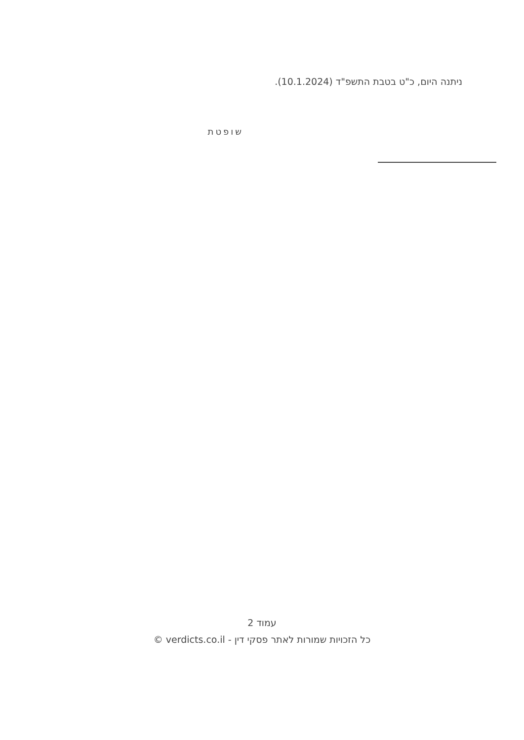ניתנה היום, כ"ט בטבת התשפ"ד (10.1.2024).
שופטת
עמוד 2
כל הזכויות שמורות לאתר פסקי דין - verdicts.co.il ©